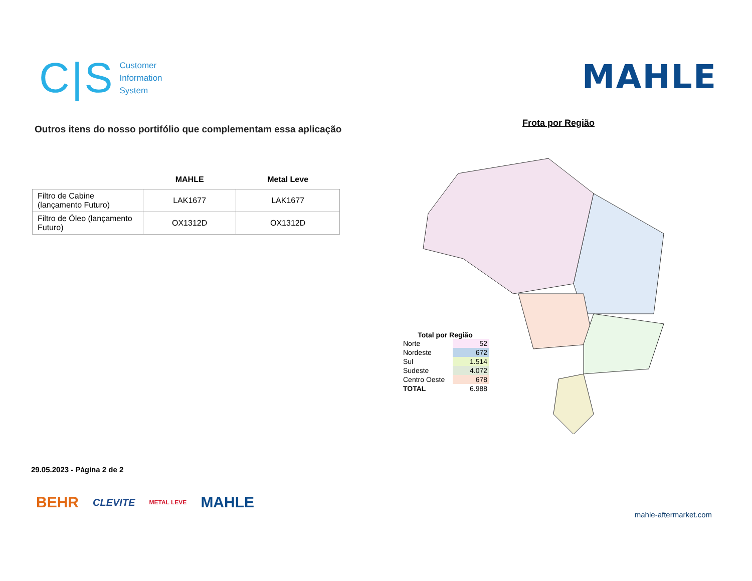C|S
Customer
Information
System
MAHLE
Outros itens do nosso portifólio que complementam essa aplicação
| | MAHLE | Metal Leve |
| --- | --- | --- |
| Filtro de Cabine (lançamento Futuro) | LAK1677 | LAK1677 |
| Filtro de Óleo (lançamento Futuro) | OX1312D | OX1312D |
Frota por Região
Total por Região
| Norte | 52 |
| Nordeste | 672 |
| Sul | 1.514 |
| Sudeste | 4.072 |
| Centro Oeste | 678 |
| TOTAL | 6.988 |
29.05.2023 - Página 2 de 2
BEHR CLEVITE METAL LEVE MAHLE
mahle-aftermarket.com